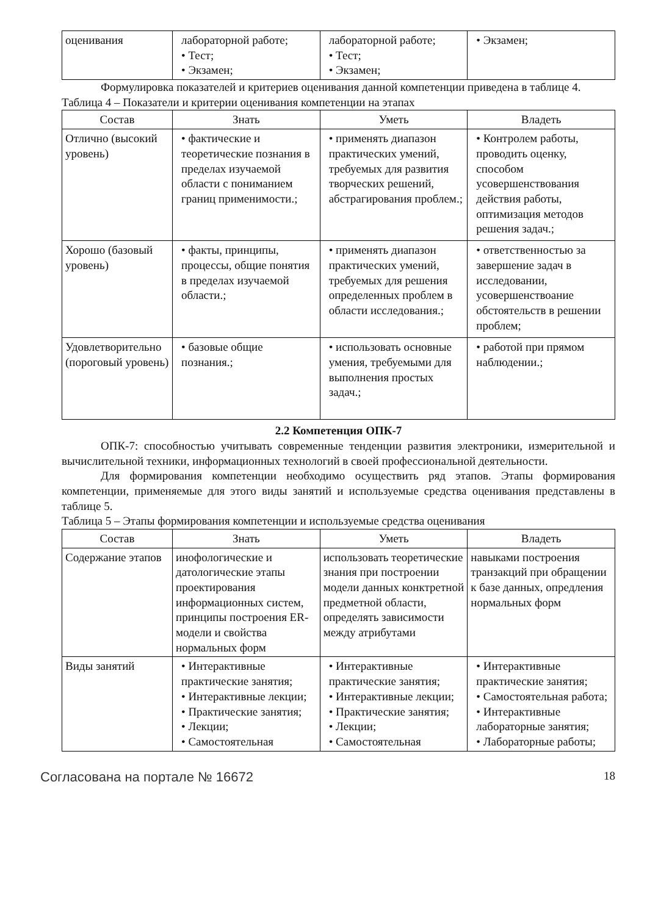| оценивания | лабораторной работе; • Тест; • Экзамен; | лабораторной работе; • Тест; • Экзамен; | • Экзамен; |
Формулировка показателей и критериев оценивания данной компетенции приведена в таблице 4.
Таблица 4 – Показатели и критерии оценивания компетенции на этапах
| Состав | Знать | Уметь | Владеть |
| --- | --- | --- | --- |
| Отлично (высокий уровень) | • фактические и теоретические познания в пределах изучаемой области с пониманием границ применимости.; | • применять диапазон практических умений, требуемых для развития творческих решений, абстрагирования проблем.; | • Контролем работы, проводить оценку, способом усовершенствования действия работы, оптимизация методов решения задач.; |
| Хорошо (базовый уровень) | • факты, принципы, процессы, общие понятия в пределах изучаемой области.; | • применять диапазон практических умений, требуемых для решения определенных проблем в области исследования.; | • ответственностью за завершение задач в исследовании, усовершенствоание обстоятельств в решении проблем; |
| Удовлетворительно (пороговый уровень) | • базовые общие познания.; | • использовать основные умения, требуемыми для выполнения простых задач.; | • работой при прямом наблюдении.; |
2.2 Компетенция ОПК-7
ОПК-7: способностью учитывать современные тенденции развития электроники, измерительной и вычислительной техники, информационных технологий в своей профессиональной деятельности.
Для формирования компетенции необходимо осуществить ряд этапов. Этапы формирования компетенции, применяемые для этого виды занятий и используемые средства оценивания представлены в таблице 5.
Таблица 5 – Этапы формирования компетенции и используемые средства оценивания
| Состав | Знать | Уметь | Владеть |
| --- | --- | --- | --- |
| Содержание этапов | инофологические и датологические этапы проектирования информационных систем, принципы построения ER-модели и свойства нормальных форм | использовать теоретические знания при построении модели данных конктретной предметной области, определять зависимости между атрибутами | навыками построения транзакций при обращении к базе данных, опредления нормальных форм |
| Виды занятий | • Интерактивные практические занятия; • Интерактивные лекции; • Практические занятия; • Лекции; • Самостоятельная | • Интерактивные практические занятия; • Интерактивные лекции; • Практические занятия; • Лекции; • Самостоятельная | • Интерактивные практические занятия; • Самостоятельная работа; • Интерактивные лабораторные занятия; • Лабораторные работы; |
Согласована на портале № 16672 18